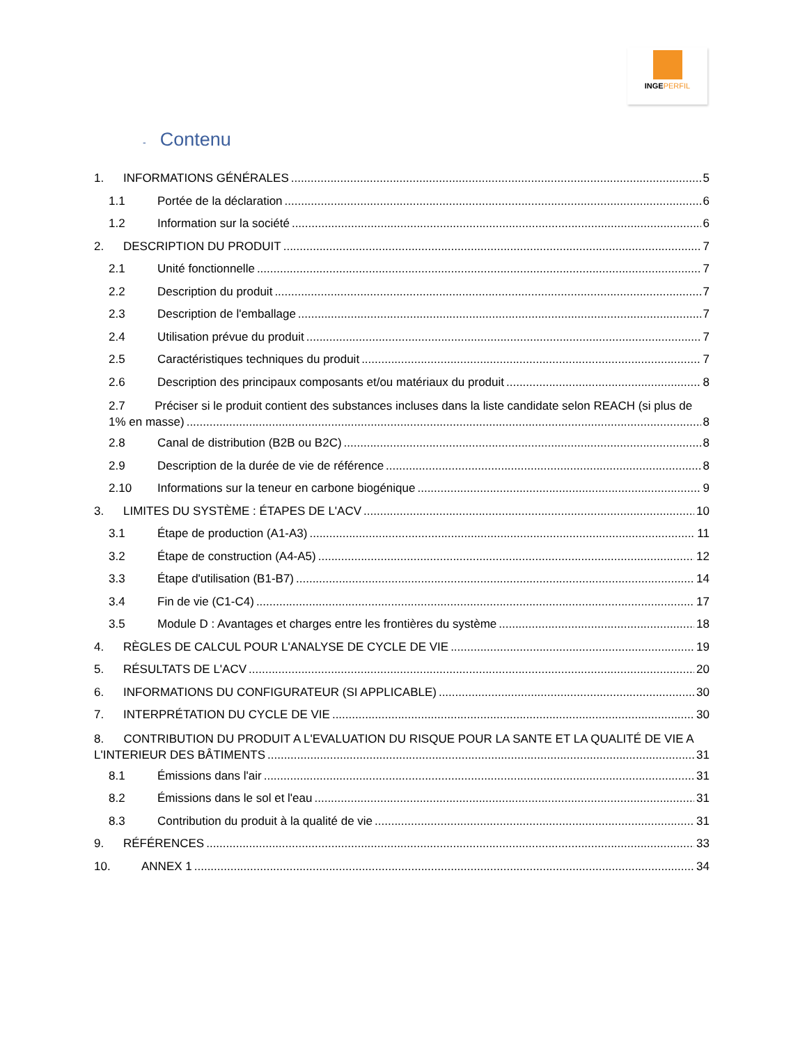INGEPERFIL
- Contenu
1. INFORMATIONS GÉNÉRALES 5
1.1 Portée de la déclaration 6
1.2 Information sur la société 6
2. DESCRIPTION DU PRODUIT 7
2.1 Unité fonctionnelle 7
2.2 Description du produit 7
2.3 Description de l'emballage 7
2.4 Utilisation prévue du produit 7
2.5 Caractéristiques techniques du produit 7
2.6 Description des principaux composants et/ou matériaux du produit 8
2.7 Préciser si le produit contient des substances incluses dans la liste candidate selon REACH (si plus de
1% en masse) 8
2.8 Canal de distribution (B2B ou B2C) 8
2.9 Description de la durée de vie de référence 8
2.10 Informations sur la teneur en carbone biogénique 9
3. LIMITES DU SYSTÈME : ÉTAPES DE L'ACV 10
3.1 Étape de production (A1-A3) 11
3.2 Étape de construction (A4-A5) 12
3.3 Étape d'utilisation (B1-B7) 14
3.4 Fin de vie (C1-C4) 17
3.5 Module D : Avantages et charges entre les frontières du système 18
4. RÈGLES DE CALCUL POUR L'ANALYSE DE CYCLE DE VIE 19
5. RÉSULTATS DE L'ACV 20
6. INFORMATIONS DU CONFIGURATEUR (SI APPLICABLE) 30
7. INTERPRÉTATION DU CYCLE DE VIE 30
8. CONTRIBUTION DU PRODUIT A L'EVALUATION DU RISQUE POUR LA SANTE ET LA QUALITÉ DE VIE A
L'INTERIEUR DES BÂTIMENTS 31
8.1 Émissions dans l'air 31
8.2 Émissions dans le sol et l'eau 31
8.3 Contribution du produit à la qualité de vie 31
9. RÉFÉRENCES 33
10. ANNEX 1 34